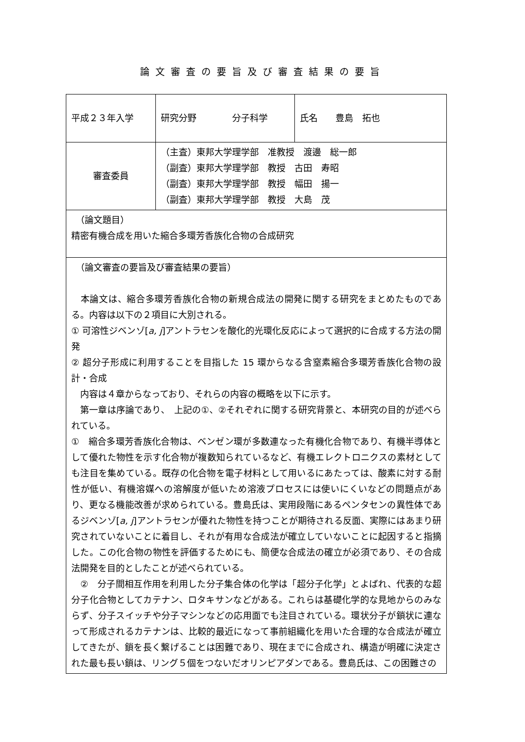論文審査の要旨及び審査結果の要旨
| 平成２３年入学 | 研究分野 分子科学 | 氏名 豊島 拓也 |
| 審査委員 | （主査）東邦大学理学部 准教授 渡邊 総一郎 （副査）東邦大学理学部 教授 古田 寿昭 （副査）東邦大学理学部 教授 幅田 揚一 （副査）東邦大学理学部 教授 大島 茂 | |
| （論文題目） 精密有機合成を用いた縮合多環芳香族化合物の合成研究 | | |
| （論文審査の要旨及び審査結果の要旨） 本論文は、縮合多環芳香族化合物の新規合成法の開発に関する研究をまとめたものである。内容は以下の２項目に大別される。 ① 可溶性ジベンゾ[ a, j ]アントラセンを酸化的光環化反応によって選択的に合成する方法の開発 ② 超分子形成に利用することを目指した 15 環からなる含窒素縮合多環芳香族化合物の設計・合成 内容は４章からなっており、それらの内容の概略を以下に示す。 第一章は序論であり、 上記の①、②それぞれに関する研究背景と、本研究の目的が述べられている。 ① 縮合多環芳香族化合物は、ベンゼン環が多数連なった有機化合物であり、有機半導体として優れた物性を示す化合物が複数知られているなど、有機エレクトロニクスの素材としても注目を集めている。既存の化合物を電子材料として用いるにあたっては、酸素に対する耐性が低い、有機溶媒への溶解度が低いため溶液プロセスには使いにくいなどの問題点があり、更なる機能改善が求められている。豊島氏は、実用段階にあるペンタセンの異性体であるジベンゾ[ a, j ]アントラセンが優れた物性を持つことが期待される反面、実際にはあまり研究されていないことに着目し、それが有用な合成法が確立していないことに起因すると指摘した。この化合物の物性を評価するためにも、簡便な合成法の確立が必須であり、その合成法開発を目的としたことが述べられている。 ② 分子間相互作用を利用した分子集合体の化学は「超分子化学」とよばれ、代表的な超分子化合物としてカテナン、ロタキサンなどがある。これらは基礎化学的な見地からのみならず、分子スイッチや分子マシンなどの応用面でも注目されている。環状分子が鎖状に連なって形成されるカテナンは、比較的最近になって事前組織化を用いた合理的な合成法が確立してきたが、鎖を長く繋げることは困難であり、現在までに合成され、構造が明確に決定された最も長い鎖は、リング５個をつないだオリンピアダンである。豊島氏は、この困難さの | | |